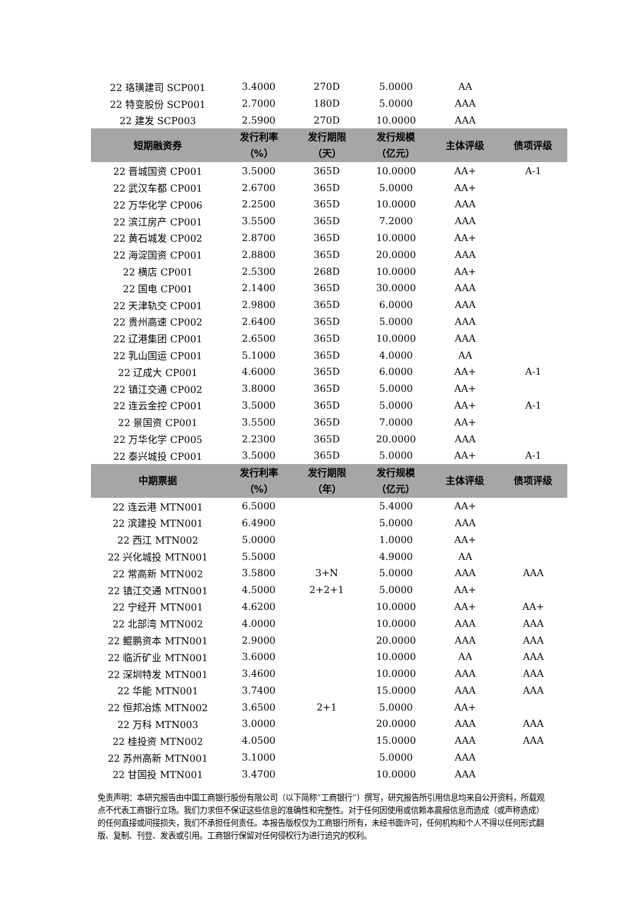| 22 珞璜建司 SCP001 | 3.4000 | 270D | 5.0000 | AA | |
| 22 特变股份 SCP001 | 2.7000 | 180D | 5.0000 | AAA | |
| 22 建发 SCP003 | 2.5900 | 270D | 10.0000 | AAA | |
| 短期融资券 | 发行利率 （%） | 发行期限 （天） | 发行规模 （亿元） | 主体评级 | 债项评级 |
| 22 晋城国资 CP001 | 3.5000 | 365D | 10.0000 | AA+ | A-1 |
| 22 武汉车都 CP001 | 2.6700 | 365D | 5.0000 | AA+ | |
| 22 万华化学 CP006 | 2.2500 | 365D | 10.0000 | AAA | |
| 22 滨江房产 CP001 | 3.5500 | 365D | 7.2000 | AAA | |
| 22 黄石城发 CP002 | 2.8700 | 365D | 10.0000 | AA+ | |
| 22 海淀国资 CP001 | 2.8800 | 365D | 20.0000 | AAA | |
| 22 横店 CP001 | 2.5300 | 268D | 10.0000 | AA+ | |
| 22 国电 CP001 | 2.1400 | 365D | 30.0000 | AAA | |
| 22 天津轨交 CP001 | 2.9800 | 365D | 6.0000 | AAA | |
| 22 贵州高速 CP002 | 2.6400 | 365D | 5.0000 | AAA | |
| 22 辽港集团 CP001 | 2.6500 | 365D | 10.0000 | AAA | |
| 22 乳山国运 CP001 | 5.1000 | 365D | 4.0000 | AA | |
| 22 辽成大 CP001 | 4.6000 | 365D | 6.0000 | AA+ | A-1 |
| 22 镇江交通 CP002 | 3.8000 | 365D | 5.0000 | AA+ | |
| 22 连云金控 CP001 | 3.5000 | 365D | 5.0000 | AA+ | A-1 |
| 22 景国资 CP001 | 3.5500 | 365D | 7.0000 | AA+ | |
| 22 万华化学 CP005 | 2.2300 | 365D | 20.0000 | AAA | |
| 22 泰兴城投 CP001 | 3.5000 | 365D | 5.0000 | AA+ | A-1 |
| 中期票据 | 发行利率 （%） | 发行期限 （年） | 发行规模 （亿元） | 主体评级 | 债项评级 |
| 22 连云港 MTN001 | 6.5000 | | 5.4000 | AA+ | |
| 22 滨建投 MTN001 | 6.4900 | | 5.0000 | AAA | |
| 22 西江 MTN002 | 5.0000 | | 1.0000 | AA+ | |
| 22 兴化城投 MTN001 | 5.5000 | | 4.9000 | AA | |
| 22 常高新 MTN002 | 3.5800 | 3+N | 5.0000 | AAA | AAA |
| 22 镇江交通 MTN001 | 4.5000 | 2+2+1 | 5.0000 | AA+ | |
| 22 宁经开 MTN001 | 4.6200 | | 10.0000 | AA+ | AA+ |
| 22 北部湾 MTN002 | 4.0000 | | 10.0000 | AAA | AAA |
| 22 鲲鹏资本 MTN001 | 2.9000 | | 20.0000 | AAA | AAA |
| 22 临沂矿业 MTN001 | 3.6000 | | 10.0000 | AA | AAA |
| 22 深圳特发 MTN001 | 3.4600 | | 10.0000 | AAA | AAA |
| 22 华能 MTN001 | 3.7400 | | 15.0000 | AAA | AAA |
| 22 恒邦冶炼 MTN002 | 3.6500 | 2+1 | 5.0000 | AA+ | |
| 22 万科 MTN003 | 3.0000 | | 20.0000 | AAA | AAA |
| 22 桂投资 MTN002 | 4.0500 | | 15.0000 | AAA | AAA |
| 22 苏州高新 MTN001 | 3.1000 | | 5.0000 | AAA | |
| 22 甘国投 MTN001 | 3.4700 | | 10.0000 | AAA | |
免责声明：本研究报告由中国工商银行股份有限公司（以下简称“工商银行”）撰写，研究报告所引用信息均来自公开资料，所载观点不代表工商银行立场。我们力求但不保证这些信息的准确性和完整性。对于任何因使用或信赖本晨报信息而造成（或声称造成）的任何直接或间接损失，我们不承担任何责任。本报告版权仅为工商银行所有，未经书面许可，任何机构和个人不得以任何形式翻版、复制、刊登、发表或引用。工商银行保留对任何侵权行为进行追究的权利。